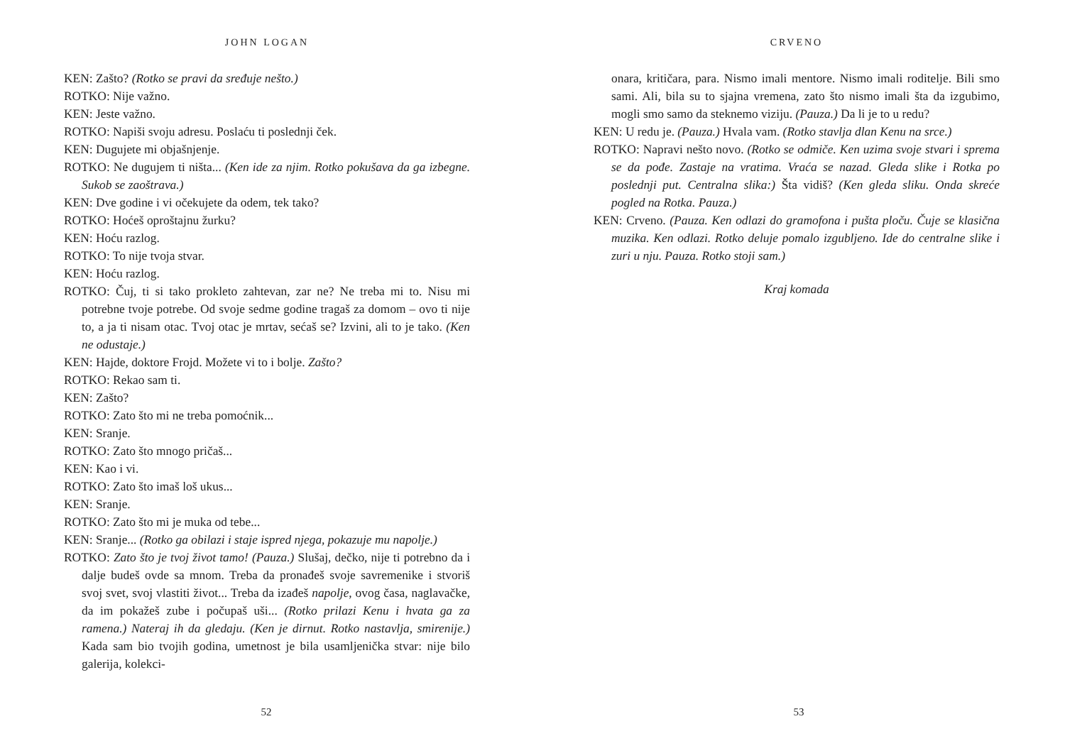JOHN LOGAN
KEN: Zašto? (Rotko se pravi da sređuje nešto.)
ROTKO: Nije važno.
KEN: Jeste važno.
ROTKO: Napiši svoju adresu. Poslaću ti poslednji ček.
KEN: Dugujete mi objašnjenje.
ROTKO: Ne dugujem ti ništa... (Ken ide za njim. Rotko pokušava da ga izbegne. Sukob se zaoštrava.)
KEN: Dve godine i vi očekujete da odem, tek tako?
ROTKO: Hoćeš oproštajnu žurku?
KEN: Hoću razlog.
ROTKO: To nije tvoja stvar.
KEN: Hoću razlog.
ROTKO: Čuj, ti si tako prokleto zahtevan, zar ne? Ne treba mi to. Nisu mi potrebne tvoje potrebe. Od svoje sedme godine tragaš za domom – ovo ti nije to, a ja ti nisam otac. Tvoj otac je mrtav, sećaš se? Izvini, ali to je tako. (Ken ne odustaje.)
KEN: Hajde, doktore Frojd. Možete vi to i bolje. Zašto?
ROTKO: Rekao sam ti.
KEN: Zašto?
ROTKO: Zato što mi ne treba pomoćnik...
KEN: Sranje.
ROTKO: Zato što mnogo pričaš...
KEN: Kao i vi.
ROTKO: Zato što imaš loš ukus...
KEN: Sranje.
ROTKO: Zato što mi je muka od tebe...
KEN: Sranje... (Rotko ga obilazi i staje ispred njega, pokazuje mu napolje.)
ROTKO: Zato što je tvoj život tamo! (Pauza.) Slušaj, dečko, nije ti potrebno da i dalje budeš ovde sa mnom. Treba da pronađeš svoje savremenike i stvoriš svoj svet, svoj vlastiti život... Treba da izađeš napolje, ovog časa, naglavačke, da im pokažeš zube i počupaš uši... (Rotko prilazi Kenu i hvata ga za ramena.) Nateraj ih da gledaju. (Ken je dirnut. Rotko nastavlja, smirenije.) Kada sam bio tvojih godina, umetnost je bila usamljenička stvar: nije bilo galerija, kolekci-
52
CRVENO
onara, kritičara, para. Nismo imali mentore. Nismo imali roditelje. Bili smo sami. Ali, bila su to sjajna vremena, zato što nismo imali šta da izgubimo, mogli smo samo da steknemo viziju. (Pauza.) Da li je to u redu?
KEN: U redu je. (Pauza.) Hvala vam. (Rotko stavlja dlan Kenu na srce.)
ROTKO: Napravi nešto novo. (Rotko se odmiče. Ken uzima svoje stvari i sprema se da pođe. Zastaje na vratima. Vraća se nazad. Gleda slike i Rotka po poslednji put. Centralna slika:) Šta vidiš? (Ken gleda sliku. Onda skreće pogled na Rotka. Pauza.)
KEN: Crveno. (Pauza. Ken odlazi do gramofona i pušta ploču. Čuje se klasična muzika. Ken odlazi. Rotko deluje pomalo izgubljeno. Ide do centralne slike i zuri u nju. Pauza. Rotko stoji sam.)
Kraj komada
53